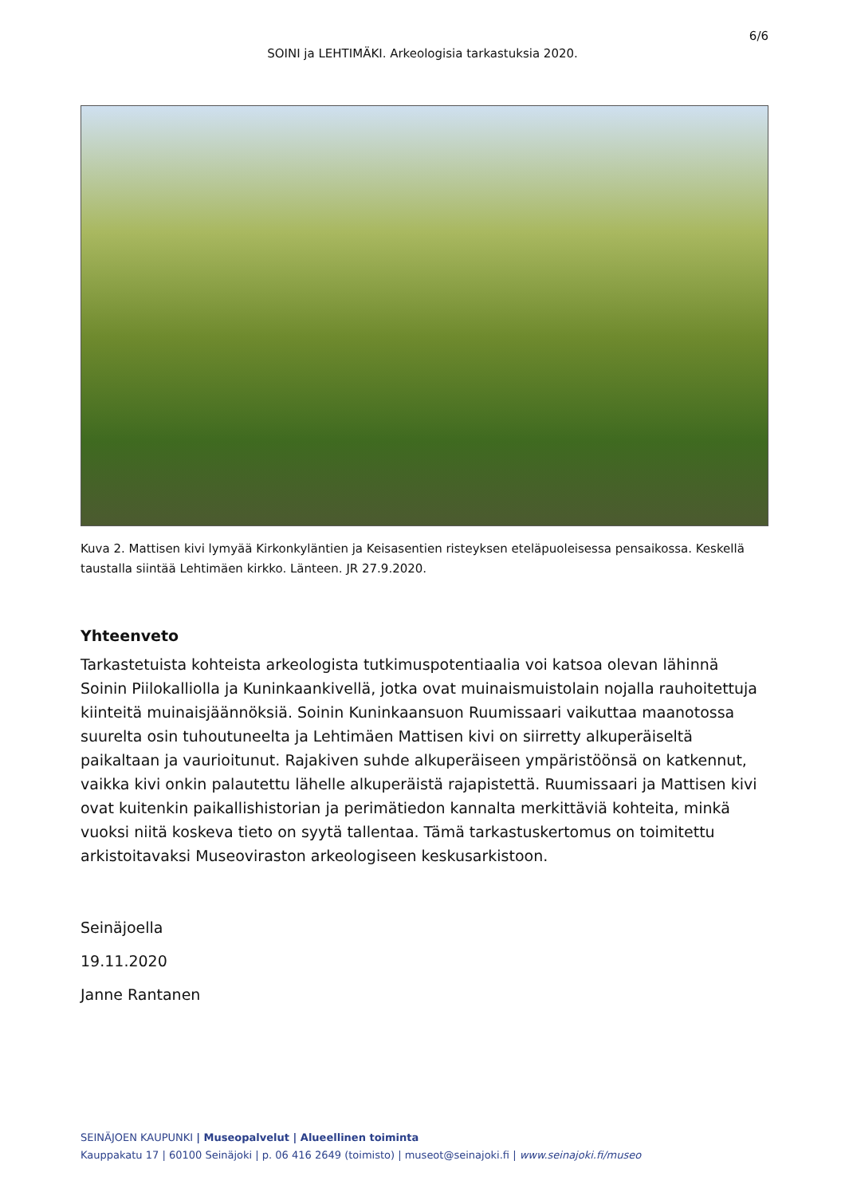6/6
SOINI ja LEHTIMÄKI. Arkeologisia tarkastuksia 2020.
Kuva 2. Mattisen kivi lymyää Kirkonkyläntien ja Keisasentien risteyksen eteläpuoleisessa pensaikossa. Keskellä taustalla siintää Lehtimäen kirkko. Länteen. JR 27.9.2020.
Yhteenveto
Tarkastetuista kohteista arkeologista tutkimuspotentiaalia voi katsoa olevan lähinnä Soinin Piilokalliolla ja Kuninkaankivellä, jotka ovat muinaismuistolain nojalla rauhoitettuja kiinteitä muinaisjäännöksiä. Soinin Kuninkaansuon Ruumissaari vaikuttaa maanotossa suurelta osin tuhoutuneelta ja Lehtimäen Mattisen kivi on siirretty alkuperäiseltä paikaltaan ja vaurioitunut. Rajakiven suhde alkuperäiseen ympäristöönsä on katkennut, vaikka kivi onkin palautettu lähelle alkuperäistä rajapistettä. Ruumissaari ja Mattisen kivi ovat kuitenkin paikallishistorian ja perimätiedon kannalta merkittäviä kohteita, minkä vuoksi niitä koskeva tieto on syytä tallentaa. Tämä tarkastuskertomus on toimitettu arkistoitavaksi Museoviraston arkeologiseen keskusarkistoon.
Seinäjoella
19.11.2020
Janne Rantanen
SEINÄJOEN KAUPUNKI | Museopalvelut | Alueellinen toiminta
Kauppakatu 17 | 60100 Seinäjoki | p. 06 416 2649 (toimisto) | museot@seinajoki.fi | www.seinajoki.fi/museo